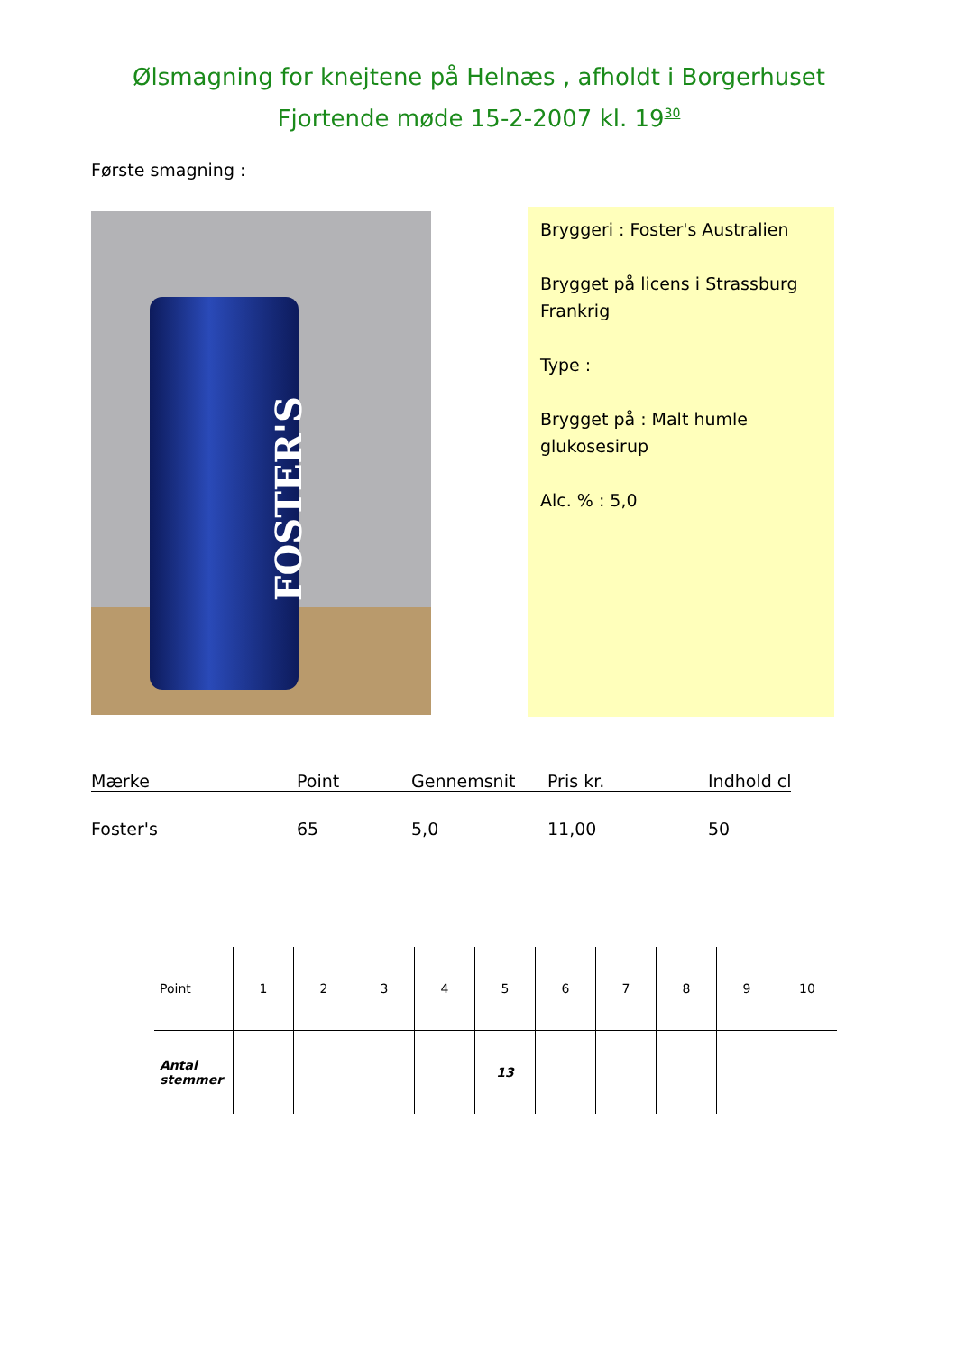Ølsmagning for knejtene på Helnæs , afholdt i Borgerhuset
Fjortende møde 15-2-2007 kl. 19<sup>30</sup>
Første smagning :
FOSTER'S
Bryggeri : Foster's Australien
Brygget på licens i Strassburg Frankrig
Type :
Brygget på : Malt humle glukosesirup
Alc. % : 5,0
| Mærke | Point | Gennemsnit | Pris kr. | Indhold cl |
| --- | --- | --- | --- | --- |
| Foster's | 65 | 5,0 | 11,00 | 50 |
| Point | 1 | 2 | 3 | 4 | 5 | 6 | 7 | 8 | 9 | 10 |
| Antal stemmer | | | | | 13 | | | | | |